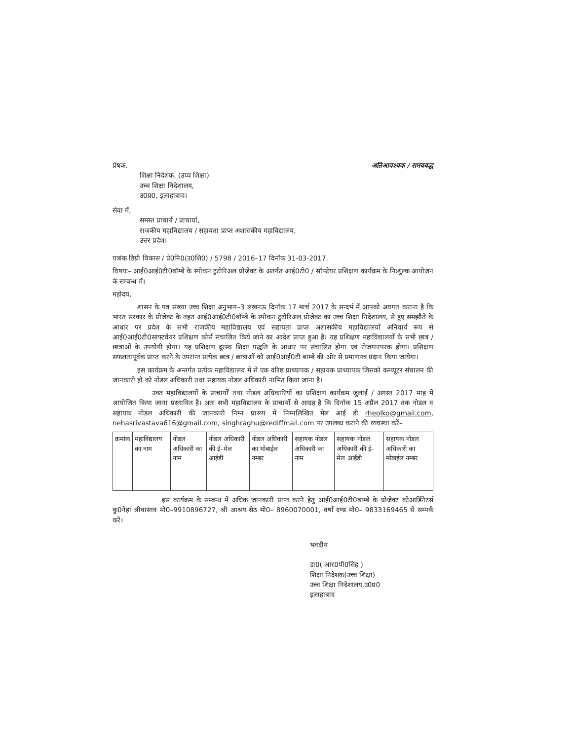प्रेषक, अतिआवश्यक / समयबद्ध
शिक्षा निदेशक, (उच्च शिक्षा)
उच्च शिक्षा निदेशालय,
उ0प्र0, इलाहाबाद।
सेवा में,
समस्त प्राचार्य / प्राचार्या,
राजकीय महाविद्यालय / सहायता प्राप्त अशासकीय महाविद्यालय,
उत्तर प्रदेश।
पत्रांक डिग्री विकास / प्रे0नि0(उ0शि0) / 5798 / 2016–17 दिनॉक 31-03-2017.
विषयः– आई0आई0टी0बॉम्बे के स्पोकन टुटोरिअल प्रोजेक्ट के अंतर्गत आई0टी0 / सॉफ्टेयर प्रशिक्षण कार्यक्रम के निःशुल्क आयोजन के सम्बन्ध में।
महोदय,
शासन के पत्र संख्या उच्च शिक्षा अनुभाग–3 लखनऊ दिनॉक 17 मार्च 2017 के सन्दर्भ में आपको अवगत कराना है कि भारत सरकार के प्रोजेक्ट के तहत आई0आई0टी0बॉम्बे के स्पोकन टुटोरिअल प्रोजेक्ट का उच्च शिक्षा निदेशालय, से हुए समझौते के आधार पर प्रदेश के सभी राजकीय महाविद्यालय एवं सहायता प्राप्त अशासकीय महाविद्यालयों अनिवार्य रूप से आई0आई0टी0साफ्टवेयर प्रशिक्षण कोर्स संचालित किये जाने का आदेश प्राप्त हुआ है। यह प्रशिक्षण महाविद्यालयों के सभी छात्र / छात्राओं के उपयोगी होगा। यह प्रशिक्षण दूरस्थ शिक्षा पद्धति के आधार पर संचालित होगा एवं रोजगारपरक होगा। प्रशिक्षण सफलतापूर्वक प्राप्त करने के उपरान्त प्रत्येक छात्र / छात्राओं को आई0आई0टी बाम्बे की ओर से प्रमाणपत्र प्रदान किया जायेगा।
इस कार्यक्रम के अन्तर्गत प्रत्येक महाविद्यालय में से एक वरिष्ठ प्राध्यापक / सहायक प्राध्यापक जिसको कम्प्यूटर संचालन की जानकारी हो को नोडल अधिकारी तथा सहायक नोडल अधिकारी नामित किया जाना है।
उक्त महाविद्यालयों के प्राचार्यों तथा नोडल अधिकारियों का प्रशिक्षण कार्यक्रम जुलाई / अगस्त 2017 माह में आयोजित किया जाना प्रस्तावित है। अतः सभी महाविद्यालय के प्राचार्यो से आग्रह है कि दिनॉक 15 अप्रैल 2017 तक नोडल व सहायक नोडल अधिकारी की जानकारी निम्न प्रारूप में निम्नलिखित मेल आई डी rheolko@gmail.com, nehasrivastava616@gmail.com, singhraghu@rediffmail.com पर उपलब्ध कराने की व्यवस्था करें–
| क्रमांक | महाविद्यालय का नाम | नोडल अधिकारी का नाम | नोडल अधिकारी की ई–मेल आईडी | नोडल अधिकारी का मोबाईल नम्बर | सहायक नोडल अधिकारी का नाम | सहायक नोडल अधिकारी की ई–मेल आईडी | सहायक नोडल अधिकारी का मोबाईल नम्बर |
इस कार्यक्रम के सम्बन्ध में अधिक जानकारी प्राप्त करने हेतु आई0आई0टी0बाम्बे के प्रोजेक्ट कोआर्डिनेटर्स कु0नेहा श्रीवास्तव मो0–9910896727, श्री आश्रय सेठ मो0– 8960070001, वर्षा दण्ड मो0– 9833169465 से सम्पर्क करें।
भवदीय
डा0( आर0पी0सिंह )
शिक्षा निदेशक(उच्च शिक्षा)
उच्च शिक्षा निदेशालय,उ0प्र0
इलाहाबाद